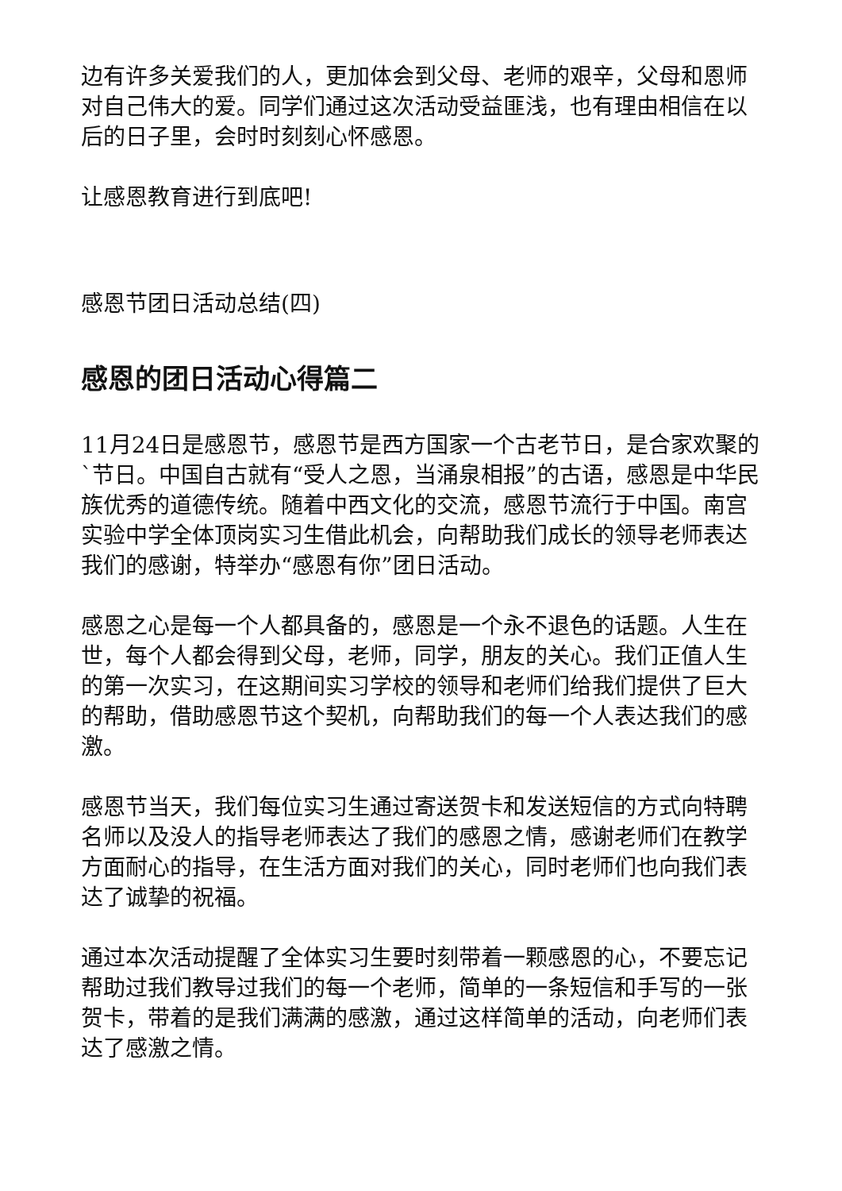边有许多关爱我们的人，更加体会到父母、老师的艰辛，父母和恩师对自己伟大的爱。同学们通过这次活动受益匪浅，也有理由相信在以后的日子里，会时时刻刻心怀感恩。
让感恩教育进行到底吧!
感恩节团日活动总结(四)
感恩的团日活动心得篇二
11月24日是感恩节，感恩节是西方国家一个古老节日，是合家欢聚的`节日。中国自古就有“受人之恩，当涌泉相报”的古语，感恩是中华民族优秀的道德传统。随着中西文化的交流，感恩节流行于中国。南宫实验中学全体顶岗实习生借此机会，向帮助我们成长的领导老师表达我们的感谢，特举办“感恩有你”团日活动。
感恩之心是每一个人都具备的，感恩是一个永不退色的话题。人生在世，每个人都会得到父母，老师，同学，朋友的关心。我们正值人生的第一次实习，在这期间实习学校的领导和老师们给我们提供了巨大的帮助，借助感恩节这个契机，向帮助我们的每一个人表达我们的感激。
感恩节当天，我们每位实习生通过寄送贺卡和发送短信的方式向特聘名师以及没人的指导老师表达了我们的感恩之情，感谢老师们在教学方面耐心的指导，在生活方面对我们的关心，同时老师们也向我们表达了诚挚的祝福。
通过本次活动提醒了全体实习生要时刻带着一颗感恩的心，不要忘记帮助过我们教导过我们的每一个老师，简单的一条短信和手写的一张贺卡，带着的是我们满满的感激，通过这样简单的活动，向老师们表达了感激之情。